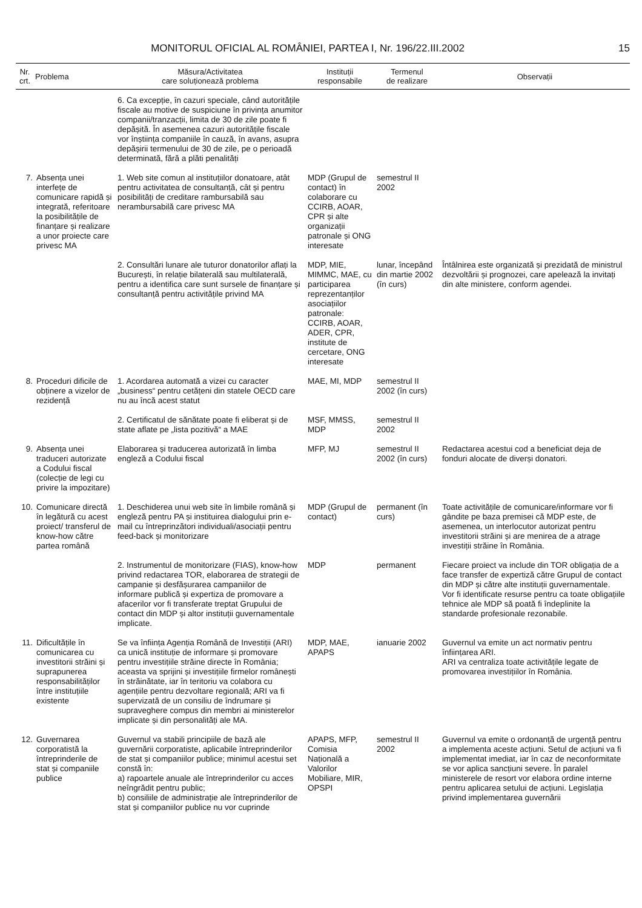MONITORUL OFICIAL AL ROMÂNIEI, PARTEA I, Nr. 196/22.III.2002
15
| Nr. crt. | Problema | Măsura/Activitatea care soluționează problema | Instituții responsabile | Termenul de realizare | Observații |
| --- | --- | --- | --- | --- | --- |
| | | 6. Ca excepție, în cazuri speciale, când autoritățile fiscale au motive de suspiciune în privința anumitor companii/tranzacții, limita de 30 de zile poate fi depășită. În asemenea cazuri autoritățile fiscale vor înștiința companiile în cauză, în avans, asupra depășirii termenului de 30 de zile, pe o perioadă determinată, fără a plăti penalități | | | |
| 7. | Absența unei interfețe de comunicare rapidă și integrată, referitoare la posibilitățile de finanțare și realizare a unor proiecte care privesc MA | 1. Web site comun al instituțiilor donatoare, atât pentru activitatea de consultanță, cât și pentru posibilități de creditare rambursabilă sau nerambursabilă care privesc MA | MDP (Grupul de contact) în colaborare cu CCIRB, AOAR, CPR și alte organizații patronale și ONG interesate | semestrul II 2002 | |
| | | 2. Consultări lunare ale tuturor donatorilor aflați la București, în relație bilaterală sau multilaterală, pentru a identifica care sunt sursele de finanțare și consultanță pentru activitățile privind MA | MDP, MIE, MIMMC, MAE, cu participarea reprezentanților asociațiilor patronale: CCIRB, AOAR, ADER, CPR, institute de cercetare, ONG interesate | lunar, începând din martie 2002 (în curs) | Întâlnirea este organizată și prezidată de ministrul dezvoltării și prognozei, care apelează la invitați din alte ministere, conform agendei. |
| 8. | Proceduri dificile de obținere a vizelor de rezidență | 1. Acordarea automată a vizei cu caracter „business“ pentru cetățeni din statele OECD care nu au încă acest statut | MAE, MI, MDP | semestrul II 2002 (în curs) | |
| | | 2. Certificatul de sănătate poate fi eliberat și de state aflate pe „lista pozitivă“ a MAE | MSF, MMSS, MDP | semestrul II 2002 | |
| 9. | Absența unei traduceri autorizate a Codului fiscal (colecție de legi cu privire la impozitare) | Elaborarea și traducerea autorizată în limba engleză a Codului fiscal | MFP, MJ | semestrul II 2002 (în curs) | Redactarea acestui cod a beneficiat deja de fonduri alocate de diverși donatori. |
| 10. | Comunicare directă în legătură cu acest proiect/ transferul de know-how către partea română | 1. Deschiderea unui web site în limbile română și engleză pentru PA și instituirea dialogului prin e-mail cu întreprinzători individuali/asociații pentru feed-back și monitorizare | MDP (Grupul de contact) | permanent (în curs) | Toate activitățile de comunicare/informare vor fi gândite pe baza premisei că MDP este, de asemenea, un interlocutor autorizat pentru investitorii străini și are menirea de a atrage investiții străine în România. |
| | | 2. Instrumentul de monitorizare (FIAS), know-how privind redactarea TOR, elaborarea de strategii de campanie și desfășurarea campaniilor de informare publică și expertiza de promovare a afacerilor vor fi transferate treptat Grupului de contact din MDP și altor instituții guvernamentale implicate. | MDP | permanent | Fiecare proiect va include din TOR obligația de a face transfer de expertiză către Grupul de contact din MDP și către alte instituții guvernamentale. Vor fi identificate resurse pentru ca toate obligațiile tehnice ale MDP să poată fi îndeplinite la standarde profesionale rezonabile. |
| 11. | Dificultățile în comunicarea cu investitorii străini și suprapunerea responsabilităților între instituțiile existente | Se va înființa Agenția Română de Investiții (ARI) ca unică instituție de informare și promovare pentru investițiile străine directe în România; aceasta va sprijini și investițiile firmelor românești în străinătate, iar în teritoriu va colabora cu agențiile pentru dezvoltare regională; ARI va fi supervizată de un consiliu de îndrumare și supraveghere compus din membri ai ministerelor implicate și din personalități ale MA. | MDP, MAE, APAPS | ianuarie 2002 | Guvernul va emite un act normativ pentru înființarea ARI. ARI va centraliza toate activitățile legate de promovarea investițiilor în România. |
| 12. | Guvernarea corporatistă la întreprinderile de stat și companiile publice | Guvernul va stabili principiile de bază ale guvernării corporatiste, aplicabile întreprinderilor de stat și companiilor publice; minimul acestui set constă în: a) rapoartele anuale ale întreprinderilor cu acces neîngrădit pentru public; b) consiliile de administrație ale întreprinderilor de stat și companiilor publice nu vor cuprinde | APAPS, MFP, Comisia Națională a Valorilor Mobiliare, MIR, OPSPI | semestrul II 2002 | Guvernul va emite o ordonanță de urgență pentru a implementa aceste acțiuni. Setul de acțiuni va fi implementat imediat, iar în caz de neconformitate se vor aplica sancțiuni severe. În paralel ministerele de resort vor elabora ordine interne pentru aplicarea setului de acțiuni. Legislația privind implementarea guvernării |